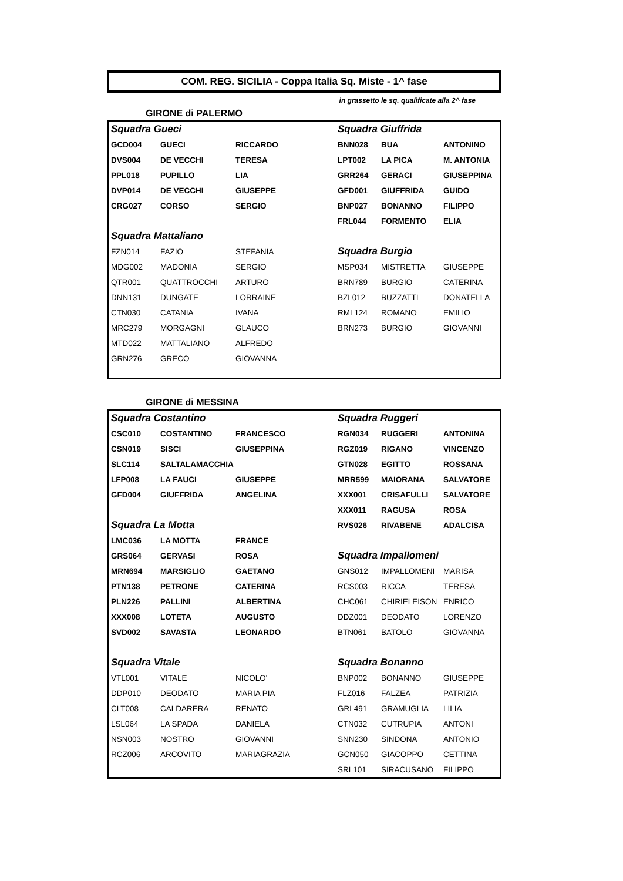COM. REG. SICILIA - Coppa Italia Sq. Miste - 1^ fase
in grassetto le sq. qualificate alla 2^ fase
GIRONE di PALERMO
| Squadra Gueci | | | Squadra Giuffrida | | |
| GCD004 | GUECI | RICCARDO | BNN028 | BUA | ANTONINO |
| DVS004 | DE VECCHI | TERESA | LPT002 | LA PICA | M. ANTONIA |
| PPL018 | PUPILLO | LIA | GRR264 | GERACI | GIUSEPPINA |
| DVP014 | DE VECCHI | GIUSEPPE | GFD001 | GIUFFRIDA | GUIDO |
| CRG027 | CORSO | SERGIO | BNP027 | BONANNO | FILIPPO |
| | | | FRL044 | FORMENTO | ELIA |
| Squadra Mattaliano | | | | | |
| FZN014 | FAZIO | STEFANIA | Squadra Burgio | | |
| MDG002 | MADONIA | SERGIO | MSP034 | MISTRETTA | GIUSEPPE |
| QTR001 | QUATTROCCHI | ARTURO | BRN789 | BURGIO | CATERINA |
| DNN131 | DUNGATE | LORRAINE | BZL012 | BUZZATTI | DONATELLA |
| CTN030 | CATANIA | IVANA | RML124 | ROMANO | EMILIO |
| MRC279 | MORGAGNI | GLAUCO | BRN273 | BURGIO | GIOVANNI |
| MTD022 | MATTALIANO | ALFREDO | | | |
| GRN276 | GRECO | GIOVANNA | | | |
GIRONE di MESSINA
| Squadra Costantino | | | Squadra Ruggeri | | |
| CSC010 | COSTANTINO | FRANCESCO | RGN034 | RUGGERI | ANTONINA |
| CSN019 | SISCI | GIUSEPPINA | RGZ019 | RIGANO | VINCENZO |
| SLC114 | SALTALAMACCHIA | | GTN028 | EGITTO | ROSSANA |
| LFP008 | LA FAUCI | GIUSEPPE | MRR599 | MAIORANA | SALVATORE |
| GFD004 | GIUFFRIDA | ANGELINA | XXX001 | CRISAFULLI | SALVATORE |
| | | | XXX011 | RAGUSA | ROSA |
| Squadra La Motta | | | RVS026 | RIVABENE | ADALCISA |
| LMC036 | LA MOTTA | FRANCE | | | |
| GRS064 | GERVASI | ROSA | Squadra Impallomeni | | |
| MRN694 | MARSIGLIO | GAETANO | GNS012 | IMPALLOMENI | MARISA |
| PTN138 | PETRONE | CATERINA | RCS003 | RICCA | TERESA |
| PLN226 | PALLINI | ALBERTINA | CHC061 | CHIRIELEISON | ENRICO |
| XXX008 | LOTETA | AUGUSTO | DDZ001 | DEODATO | LORENZO |
| SVD002 | SAVASTA | LEONARDO | BTN061 | BATOLO | GIOVANNA |
| Squadra Vitale | | | Squadra Bonanno | | |
| VTL001 | VITALE | NICOLO' | BNP002 | BONANNO | GIUSEPPE |
| DDP010 | DEODATO | MARIA PIA | FLZ016 | FALZEA | PATRIZIA |
| CLT008 | CALDARERA | RENATO | GRL491 | GRAMUGLIA | LILIA |
| LSL064 | LA SPADA | DANIELA | CTN032 | CUTRUPIA | ANTONI |
| NSN003 | NOSTRO | GIOVANNI | SNN230 | SINDONA | ANTONIO |
| RCZ006 | ARCOVITO | MARIAGRAZIA | GCN050 | GIACOPPO | CETTINA |
| | | | SRL101 | SIRACUSANO | FILIPPO |